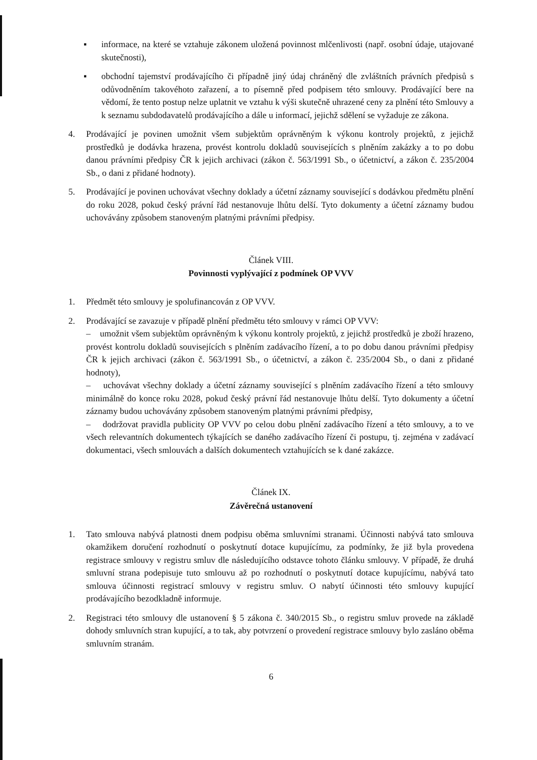▪ informace, na které se vztahuje zákonem uložená povinnost mlčenlivosti (např. osobní údaje, utajované skutečnosti),
▪ obchodní tajemství prodávajícího či případně jiný údaj chráněný dle zvláštních právních předpisů s odůvodněním takovéhoto zařazení, a to písemně před podpisem této smlouvy. Prodávající bere na vědomí, že tento postup nelze uplatnit ve vztahu k výši skutečně uhrazené ceny za plnění této Smlouvy a k seznamu subdodavatelů prodávajícího a dále u informací, jejichž sdělení se vyžaduje ze zákona.
4. Prodávající je povinen umožnit všem subjektům oprávněným k výkonu kontroly projektů, z jejichž prostředků je dodávka hrazena, provést kontrolu dokladů souvisejících s plněním zakázky a to po dobu danou právními předpisy ČR k jejich archivaci (zákon č. 563/1991 Sb., o účetnictví, a zákon č. 235/2004 Sb., o dani z přidané hodnoty).
5. Prodávající je povinen uchovávat všechny doklady a účetní záznamy související s dodávkou předmětu plnění do roku 2028, pokud český právní řád nestanovuje lhůtu delší. Tyto dokumenty a účetní záznamy budou uchovávány způsobem stanoveným platnými právními předpisy.
Článek VIII.
Povinnosti vyplývající z podmínek OP VVV
1. Předmět této smlouvy je spolufinancován z OP VVV.
2. Prodávající se zavazuje v případě plnění předmětu této smlouvy v rámci OP VVV:
– umožnit všem subjektům oprávněným k výkonu kontroly projektů, z jejichž prostředků je zboží hrazeno, provést kontrolu dokladů souvisejících s plněním zadávacího řízení, a to po dobu danou právními předpisy ČR k jejich archivaci (zákon č. 563/1991 Sb., o účetnictví, a zákon č. 235/2004 Sb., o dani z přidané hodnoty),
– uchovávat všechny doklady a účetní záznamy související s plněním zadávacího řízení a této smlouvy minimálně do konce roku 2028, pokud český právní řád nestanovuje lhůtu delší. Tyto dokumenty a účetní záznamy budou uchovávány způsobem stanoveným platnými právními předpisy,
– dodržovat pravidla publicity OP VVV po celou dobu plnění zadávacího řízení a této smlouvy, a to ve všech relevantních dokumentech týkajících se daného zadávacího řízení či postupu, tj. zejména v zadávací dokumentaci, všech smlouvách a dalších dokumentech vztahujících se k dané zakázce.
Článek IX.
Závěrečná ustanovení
1. Tato smlouva nabývá platnosti dnem podpisu oběma smluvními stranami. Účinnosti nabývá tato smlouva okamžikem doručení rozhodnutí o poskytnutí dotace kupujícímu, za podmínky, že již byla provedena registrace smlouvy v registru smluv dle následujícího odstavce tohoto článku smlouvy. V případě, že druhá smluvní strana podepisuje tuto smlouvu až po rozhodnutí o poskytnutí dotace kupujícímu, nabývá tato smlouva účinnosti registrací smlouvy v registru smluv. O nabytí účinnosti této smlouvy kupující prodávajícího bezodkladně informuje.
2. Registraci této smlouvy dle ustanovení § 5 zákona č. 340/2015 Sb., o registru smluv provede na základě dohody smluvních stran kupující, a to tak, aby potvrzení o provedení registrace smlouvy bylo zasláno oběma smluvním stranám.
6